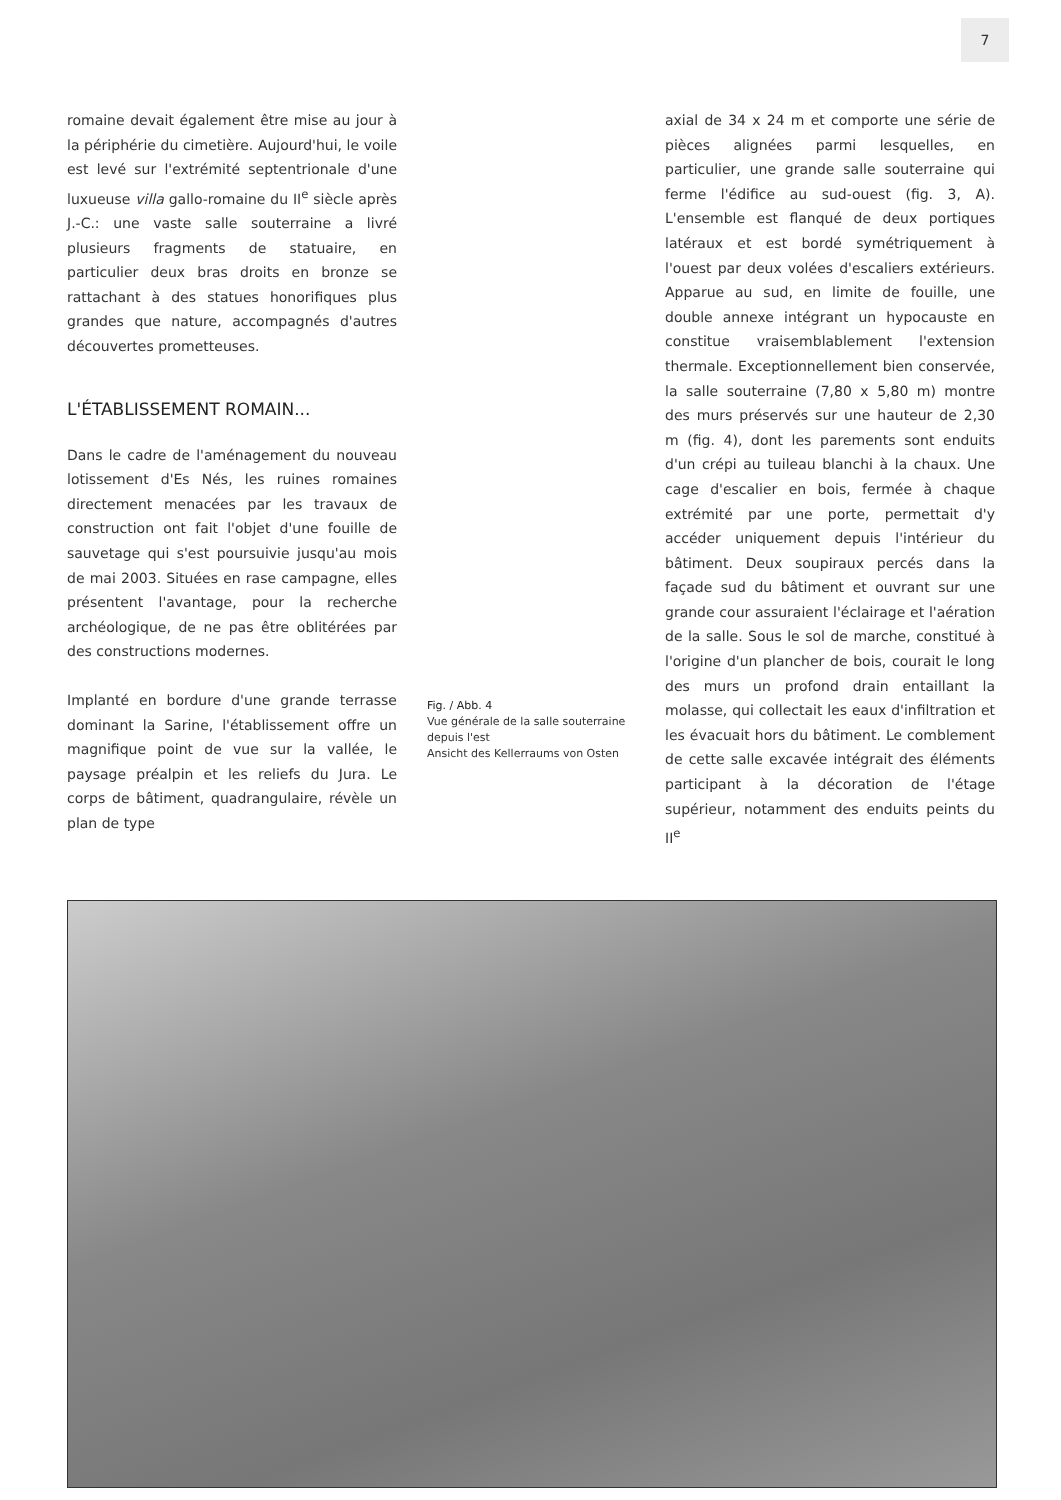7
romaine devait également être mise au jour à la périphérie du cimetière. Aujourd'hui, le voile est levé sur l'extrémité septentrionale d'une luxueuse villa gallo-romaine du II<sup>e</sup> siècle après J.-C.: une vaste salle souterraine a livré plusieurs fragments de statuaire, en particulier deux bras droits en bronze se rattachant à des statues honorifiques plus grandes que nature, accompagnés d'autres découvertes prometteuses.
L'ÉTABLISSEMENT ROMAIN...
Dans le cadre de l'aménagement du nouveau lotissement d'Es Nés, les ruines romaines directement menacées par les travaux de construction ont fait l'objet d'une fouille de sauvetage qui s'est poursuivie jusqu'au mois de mai 2003. Situées en rase campagne, elles présentent l'avantage, pour la recherche archéologique, de ne pas être oblitérées par des constructions modernes.
Implanté en bordure d'une grande terrasse dominant la Sarine, l'établissement offre un magnifique point de vue sur la vallée, le paysage préalpin et les reliefs du Jura. Le corps de bâtiment, quadrangulaire, révèle un plan de type
Fig. / Abb. 4
Vue générale de la salle souterraine depuis l'est
Ansicht des Kellerraums von Osten
axial de 34 x 24 m et comporte une série de pièces alignées parmi lesquelles, en particulier, une grande salle souterraine qui ferme l'édifice au sud-ouest (fig. 3, A). L'ensemble est flanqué de deux portiques latéraux et est bordé symétriquement à l'ouest par deux volées d'escaliers extérieurs. Apparue au sud, en limite de fouille, une double annexe intégrant un hypocauste en constitue vraisemblablement l'extension thermale. Exceptionnellement bien conservée, la salle souterraine (7,80 x 5,80 m) montre des murs préservés sur une hauteur de 2,30 m (fig. 4), dont les parements sont enduits d'un crépi au tuileau blanchi à la chaux. Une cage d'escalier en bois, fermée à chaque extrémité par une porte, permettait d'y accéder uniquement depuis l'intérieur du bâtiment. Deux soupiraux percés dans la façade sud du bâtiment et ouvrant sur une grande cour assuraient l'éclairage et l'aération de la salle. Sous le sol de marche, constitué à l'origine d'un plancher de bois, courait le long des murs un profond drain entaillant la molasse, qui collectait les eaux d'infiltration et les évacuait hors du bâtiment. Le comblement de cette salle excavée intégrait des éléments participant à la décoration de l'étage supérieur, notamment des enduits peints du II<sup>e</sup>